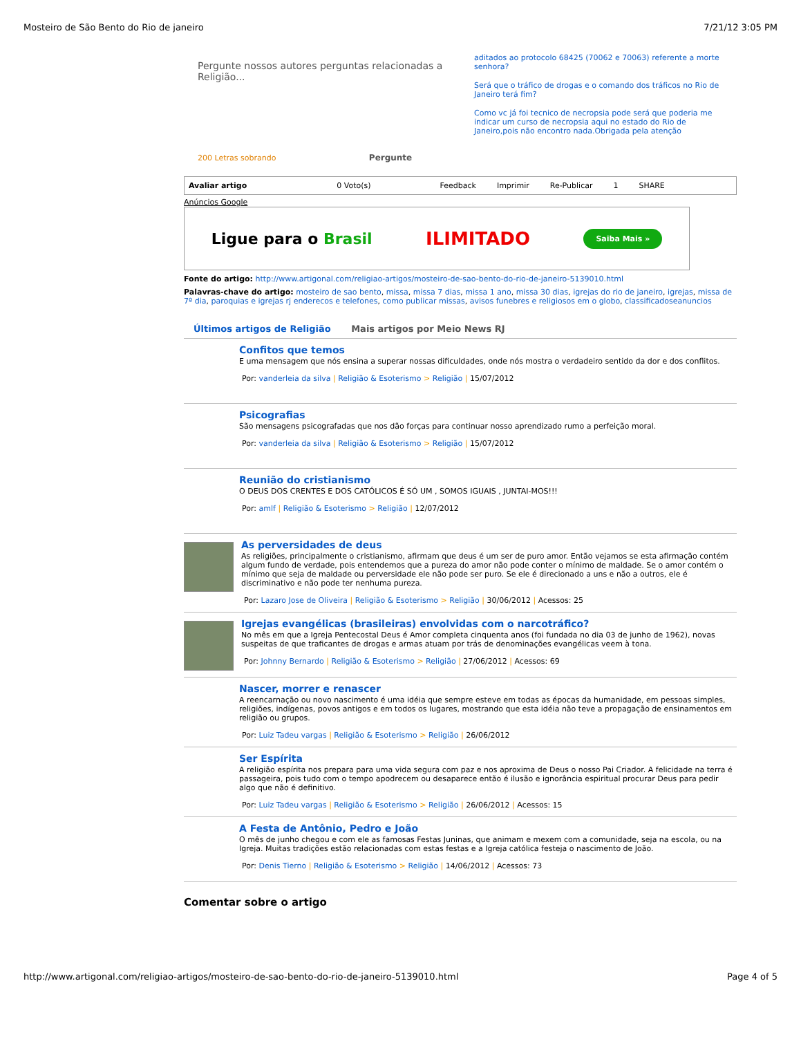Mosteiro de São Bento do Rio de janeiro 7/21/12 3:05 PM
Pergunte nossos autores perguntas relacionadas a Religião...
200 Letras sobrando Pergunte
aditados ao protocolo 68425 (70062 e 70063) referente a morte senhora?
Será que o tráfico de drogas e o comando dos tráficos no Rio de Janeiro terá fim?
Como vc já foi tecnico de necropsia pode será que poderia me indicar um curso de necropsia aqui no estado do Rio de Janeiro,pois não encontro nada.Obrigada pela atenção
Avaliar artigo 0 Voto(s) Feedback Imprimir Re-Publicar 1 SHARE
Anúncios Google
Ligue para o Brasil ILIMITADO Saiba Mais »
Fonte do artigo: http://www.artigonal.com/religiao-artigos/mosteiro-de-sao-bento-do-rio-de-janeiro-5139010.html
Palavras-chave do artigo: mosteiro de sao bento, missa, missa 7 dias, missa 1 ano, missa 30 dias, igrejas do rio de janeiro, igrejas, missa de 7º dia, paroquias e igrejas rj enderecos e telefones, como publicar missas, avisos funebres e religiosos em o globo, classificadoseanuncios
Últimos artigos de Religião Mais artigos por Meio News RJ
Confitos que temos
E uma mensagem que nós ensina a superar nossas dificuldades, onde nós mostra o verdadeiro sentido da dor e dos conflitos.
Por: vanderleia da silva | Religião & Esoterismo > Religião | 15/07/2012
Psicografias
São mensagens psicografadas que nos dão forças para continuar nosso aprendizado rumo a perfeição moral.
Por: vanderleia da silva | Religião & Esoterismo > Religião | 15/07/2012
Reunião do cristianismo
O DEUS DOS CRENTES E DOS CATÓLICOS É SÓ UM , SOMOS IGUAIS , JUNTAI-MOS!!!
Por: amlf | Religião & Esoterismo > Religião | 12/07/2012
As perversidades de deus
As religiões, principalmente o cristianismo, afirmam que deus é um ser de puro amor. Então vejamos se esta afirmação contém algum fundo de verdade, pois entendemos que a pureza do amor não pode conter o mínimo de maldade. Se o amor contém o mínimo que seja de maldade ou perversidade ele não pode ser puro. Se ele é direcionado a uns e não a outros, ele é discriminativo e não pode ter nenhuma pureza.
Por: Lazaro Jose de Oliveira | Religião & Esoterismo > Religião | 30/06/2012 | Acessos: 25
Igrejas evangélicas (brasileiras) envolvidas com o narcotráfico?
No mês em que a Igreja Pentecostal Deus é Amor completa cinquenta anos (foi fundada no dia 03 de junho de 1962), novas suspeitas de que traficantes de drogas e armas atuam por trás de denominações evangélicas veem à tona.
Por: Johnny Bernardo | Religião & Esoterismo > Religião | 27/06/2012 | Acessos: 69
Nascer, morrer e renascer
A reencarnação ou novo nascimento é uma idéia que sempre esteve em todas as épocas da humanidade, em pessoas simples, religiões, indígenas, povos antigos e em todos os lugares, mostrando que esta idéia não teve a propagação de ensinamentos em religião ou grupos.
Por: Luiz Tadeu vargas | Religião & Esoterismo > Religião | 26/06/2012
Ser Espírita
A religião espírita nos prepara para uma vida segura com paz e nos aproxima de Deus o nosso Pai Criador. A felicidade na terra é passageira, pois tudo com o tempo apodrecem ou desaparece então é ilusão e ignorância espiritual procurar Deus para pedir algo que não é definitivo.
Por: Luiz Tadeu vargas | Religião & Esoterismo > Religião | 26/06/2012 | Acessos: 15
A Festa de Antônio, Pedro e João
O mês de junho chegou e com ele as famosas Festas Juninas, que animam e mexem com a comunidade, seja na escola, ou na Igreja. Muitas tradições estão relacionadas com estas festas e a Igreja católica festeja o nascimento de João.
Por: Denis Tierno | Religião & Esoterismo > Religião | 14/06/2012 | Acessos: 73
Comentar sobre o artigo
http://www.artigonal.com/religiao-artigos/mosteiro-de-sao-bento-do-rio-de-janeiro-5139010.html Page 4 of 5